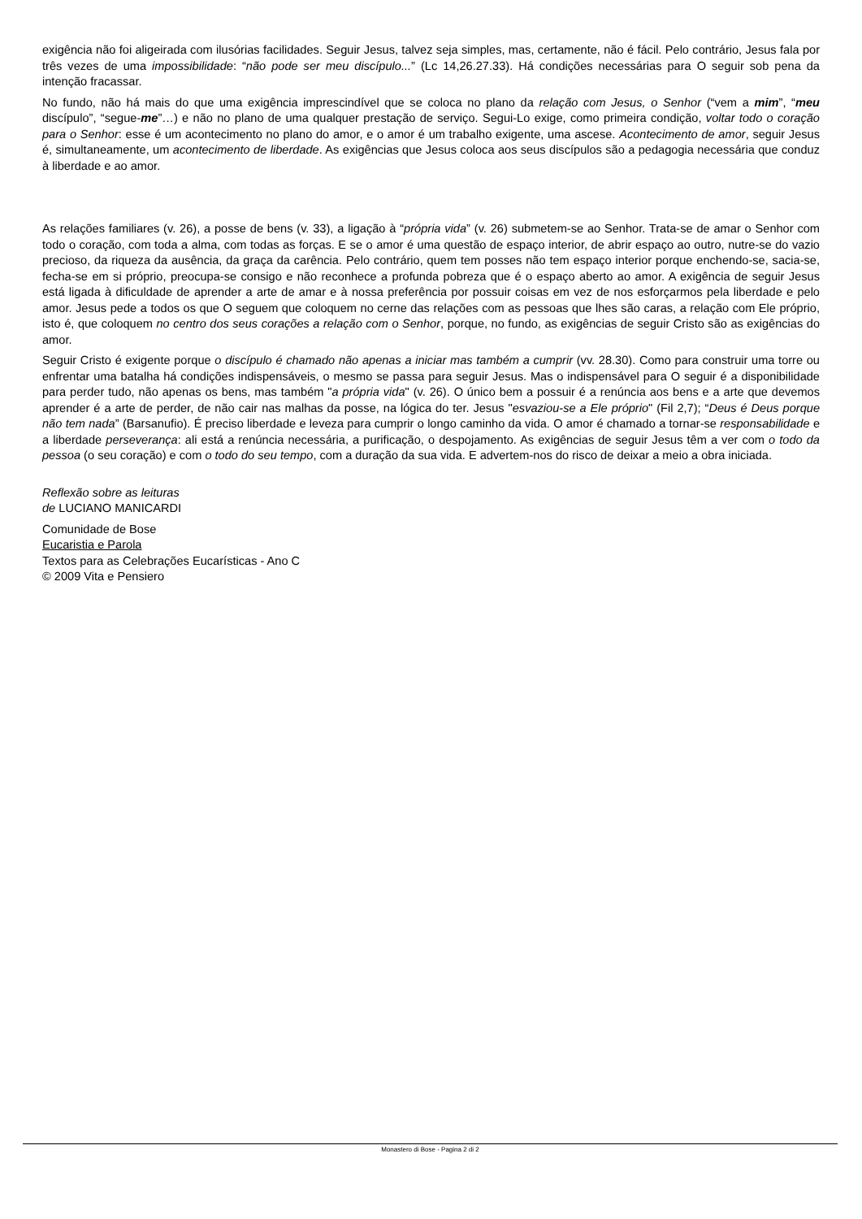exigência não foi aligeirada com ilusórias facilidades. Seguir Jesus, talvez seja simples, mas, certamente, não é fácil. Pelo contrário, Jesus fala por três vezes de uma impossibilidade: “não pode ser meu discípulo...” (Lc 14,26.27.33). Há condições necessárias para O seguir sob pena da intenção fracassar.
No fundo, não há mais do que uma exigência imprescindível que se coloca no plano da relação com Jesus, o Senhor (“vem a mim”, “meu discípulo”, “segue-me”…) e não no plano de uma qualquer prestação de serviço. Segui-Lo exige, como primeira condição, voltar todo o coração para o Senhor: esse é um acontecimento no plano do amor, e o amor é um trabalho exigente, uma ascese. Acontecimento de amor, seguir Jesus é, simultaneamente, um acontecimento de liberdade. As exigências que Jesus coloca aos seus discípulos são a pedagogia necessária que conduz à liberdade e ao amor.
As relações familiares (v. 26), a posse de bens (v. 33), a ligação à “própria vida” (v. 26) submetem-se ao Senhor. Trata-se de amar o Senhor com todo o coração, com toda a alma, com todas as forças. E se o amor é uma questão de espaço interior, de abrir espaço ao outro, nutre-se do vazio precioso, da riqueza da ausência, da graça da carência. Pelo contrário, quem tem posses não tem espaço interior porque enchendo-se, sacia-se, fecha-se em si próprio, preocupa-se consigo e não reconhece a profunda pobreza que é o espaço aberto ao amor. A exigência de seguir Jesus está ligada à dificuldade de aprender a arte de amar e à nossa preferência por possuir coisas em vez de nos esforçarmos pela liberdade e pelo amor. Jesus pede a todos os que O seguem que coloquem no cerne das relações com as pessoas que lhes são caras, a relação com Ele próprio, isto é, que coloquem no centro dos seus corações a relação com o Senhor, porque, no fundo, as exigências de seguir Cristo são as exigências do amor.
Seguir Cristo é exigente porque o discípulo é chamado não apenas a iniciar mas também a cumprir (vv. 28.30). Como para construir uma torre ou enfrentar uma batalha há condições indispensáveis, o mesmo se passa para seguir Jesus. Mas o indispensável para O seguir é a disponibilidade para perder tudo, não apenas os bens, mas também "a própria vida" (v. 26). O único bem a possuir é a renúncia aos bens e a arte que devemos aprender é a arte de perder, de não cair nas malhas da posse, na lógica do ter. Jesus "esvaziou-se a Ele próprio" (Fil 2,7); “Deus é Deus porque não tem nada” (Barsanufio). É preciso liberdade e leveza para cumprir o longo caminho da vida. O amor é chamado a tornar-se responsabilidade e a liberdade perseverança: ali está a renúncia necessária, a purificação, o despojamento. As exigências de seguir Jesus têm a ver com o todo da pessoa (o seu coração) e com o todo do seu tempo, com a duração da sua vida. E advertem-nos do risco de deixar a meio a obra iniciada.
Reflexão sobre as leituras
de LUCIANO MANICARDI
Comunidade de Bose
Eucaristia e Parola
Textos para as Celebrações Eucarísticas - Ano C
© 2009 Vita e Pensiero
Monastero di Bose - Pagina 2 di 2